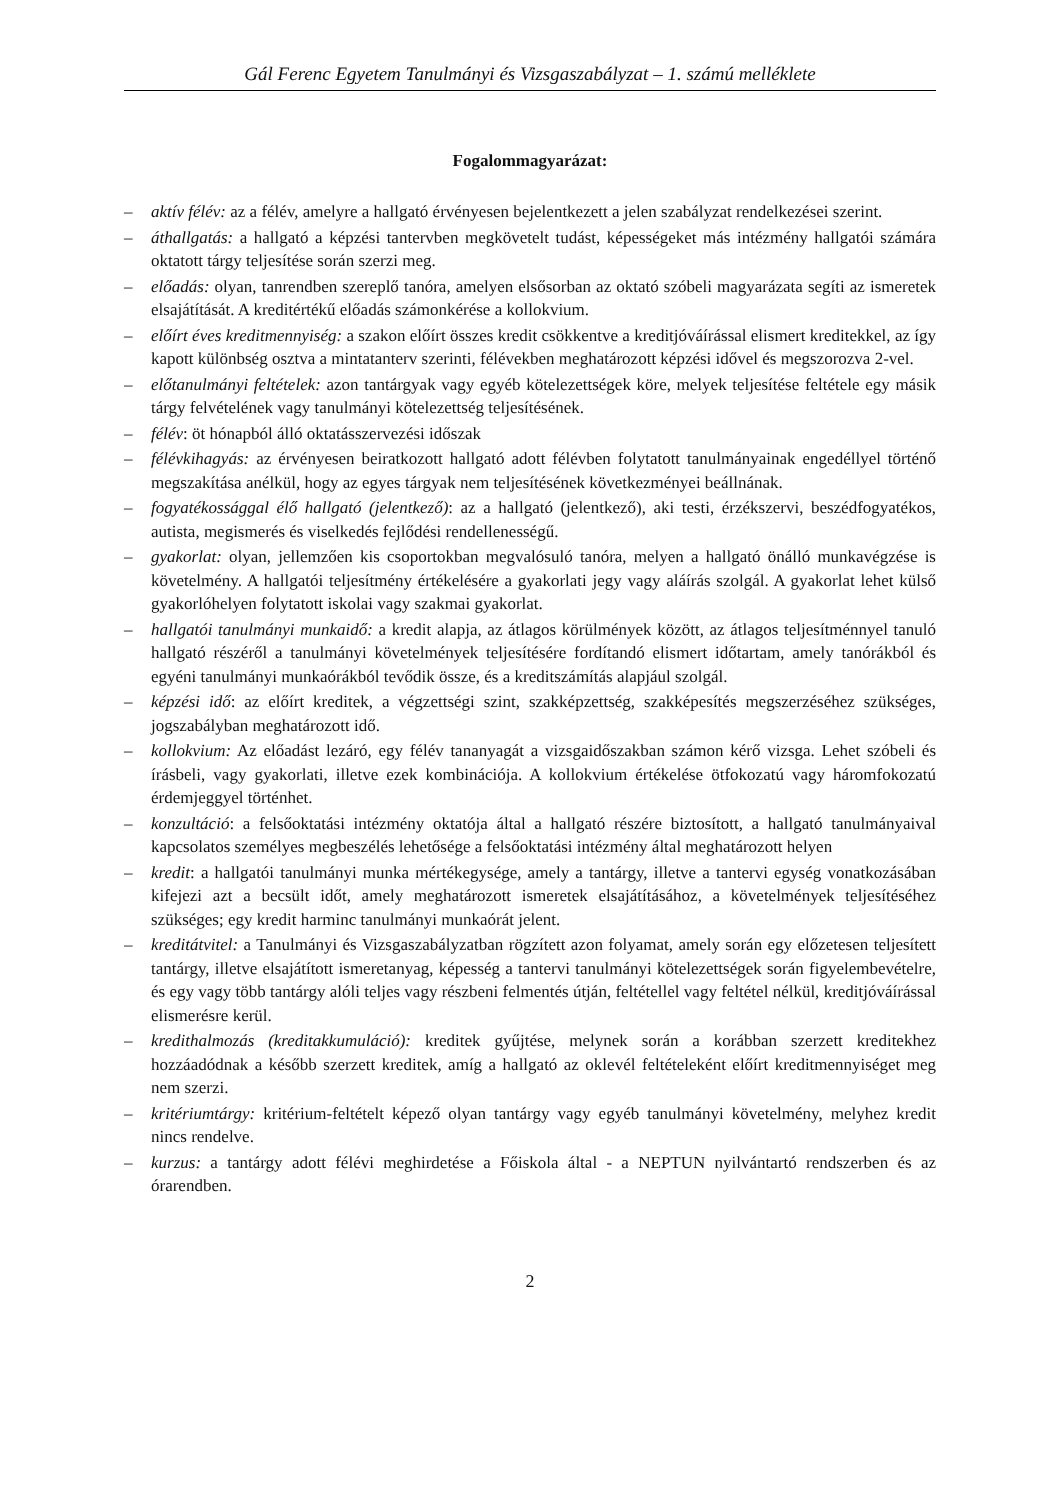Gál Ferenc Egyetem Tanulmányi és Vizsgaszabályzat – 1. számú melléklete
Fogalommagyarázat:
– aktív félév: az a félév, amelyre a hallgató érvényesen bejelentkezett a jelen szabályzat rendelkezései szerint.
– áthallgatás: a hallgató a képzési tantervben megkövetelt tudást, képességeket más intézmény hallgatói számára oktatott tárgy teljesítése során szerzi meg.
– előadás: olyan, tanrendben szereplő tanóra, amelyen elsősorban az oktató szóbeli magyarázata segíti az ismeretek elsajátítását. A kreditértékű előadás számonkérése a kollokvium.
– előírt éves kreditmennyiség: a szakon előírt összes kredit csökkentve a kreditjóváírással elismert kreditekkel, az így kapott különbség osztva a mintatanterv szerinti, félévekben meghatározott képzési idővel és megszorozva 2-vel.
– előtanulmányi feltételek: azon tantárgyak vagy egyéb kötelezettségek köre, melyek teljesítése feltétele egy másik tárgy felvételének vagy tanulmányi kötelezettség teljesítésének.
– félév: öt hónapból álló oktatásszervezési időszak
– félévkihagyás: az érvényesen beiratkozott hallgató adott félévben folytatott tanulmányainak engedéllyel történő megszakítása anélkül, hogy az egyes tárgyak nem teljesítésének következményei beállnának.
– fogyatékossággal élő hallgató (jelentkező): az a hallgató (jelentkező), aki testi, érzékszervi, beszédfogyatékos, autista, megismerés és viselkedés fejlődési rendellenességű.
– gyakorlat: olyan, jellemzően kis csoportokban megvalósuló tanóra, melyen a hallgató önálló munkavégzése is követelmény. A hallgatói teljesítmény értékelésére a gyakorlati jegy vagy aláírás szolgál. A gyakorlat lehet külső gyakorlóhelyen folytatott iskolai vagy szakmai gyakorlat.
– hallgatói tanulmányi munkaidő: a kredit alapja, az átlagos körülmények között, az átlagos teljesítménnyel tanuló hallgató részéről a tanulmányi követelmények teljesítésére fordítandó elismert időtartam, amely tanórákból és egyéni tanulmányi munkaórákból tevődik össze, és a kreditszámítás alapjául szolgál.
– képzési idő: az előírt kreditek, a végzettségi szint, szakképzettség, szakképesítés megszerzéséhez szükséges, jogszabályban meghatározott idő.
– kollokvium: Az előadást lezáró, egy félév tananyagát a vizsgaidőszakban számon kérő vizsga. Lehet szóbeli és írásbeli, vagy gyakorlati, illetve ezek kombinációja. A kollokvium értékelése ötfokozatú vagy háromfokozatú érdemjeggyel történhet.
– konzultáció: a felsőoktatási intézmény oktatója által a hallgató részére biztosított, a hallgató tanulmányaival kapcsolatos személyes megbeszélés lehetősége a felsőoktatási intézmény által meghatározott helyen
– kredit: a hallgatói tanulmányi munka mértékegysége, amely a tantárgy, illetve a tantervi egység vonatkozásában kifejezi azt a becsült időt, amely meghatározott ismeretek elsajátításához, a követelmények teljesítéséhez szükséges; egy kredit harminc tanulmányi munkaórát jelent.
– kreditátvitel: a Tanulmányi és Vizsgaszabályzatban rögzített azon folyamat, amely során egy előzetesen teljesített tantárgy, illetve elsajátított ismeretanyag, képesség a tantervi tanulmányi kötelezettségek során figyelembevételre, és egy vagy több tantárgy alóli teljes vagy részbeni felmentés útján, feltétellel vagy feltétel nélkül, kreditjóváírással elismerésre kerül.
– kredithalmozás (kreditakkumuláció): kreditek gyűjtése, melynek során a korábban szerzett kreditekhez hozzáadódnak a később szerzett kreditek, amíg a hallgató az oklevél feltételeként előírt kreditmennyiséget meg nem szerzi.
– kritériumtárgy: kritérium-feltételt képező olyan tantárgy vagy egyéb tanulmányi követelmény, melyhez kredit nincs rendelve.
– kurzus: a tantárgy adott félévi meghirdetése a Főiskola által - a NEPTUN nyilvántartó rendszerben és az órarendben.
2